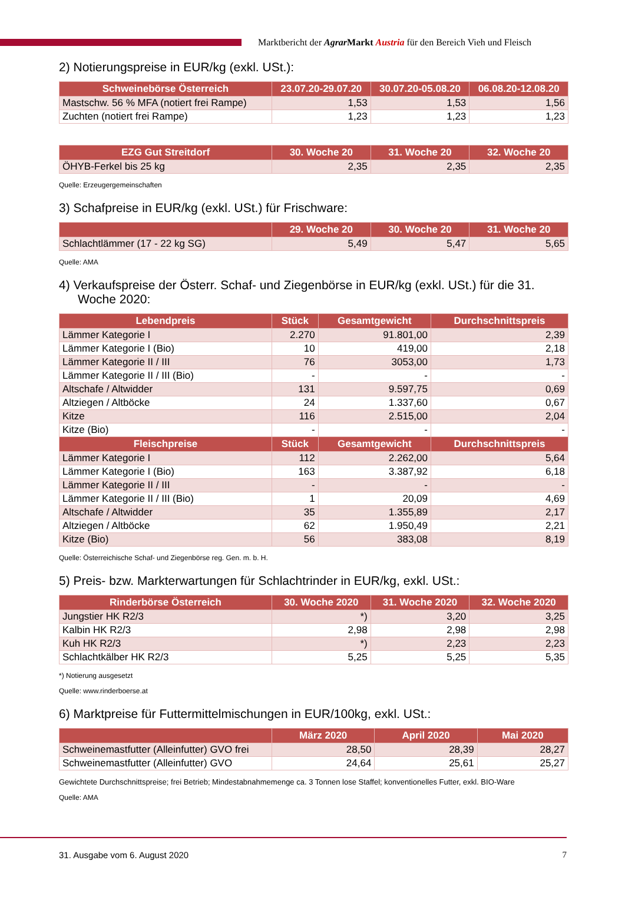Marktbericht der Agrar Markt Austria für den Bereich Vieh und Fleisch
2) Notierungspreise in EUR/kg (exkl. USt.):
| Schweinebörse Österreich | 23.07.20-29.07.20 | 30.07.20-05.08.20 | 06.08.20-12.08.20 |
| --- | --- | --- | --- |
| Mastschw. 56 % MFA (notiert frei Rampe) | 1,53 | 1,53 | 1,56 |
| Zuchten (notiert frei Rampe) | 1,23 | 1,23 | 1,23 |
| EZG Gut Streitdorf | 30. Woche 20 | 31. Woche 20 | 32. Woche 20 |
| --- | --- | --- | --- |
| ÖHYB-Ferkel bis 25 kg | 2,35 | 2,35 | 2,35 |
Quelle: Erzeugergemeinschaften
3) Schafpreise in EUR/kg (exkl. USt.) für Frischware:
| | 29. Woche 20 | 30. Woche 20 | 31. Woche 20 |
| --- | --- | --- | --- |
| Schlachtlämmer (17 - 22 kg SG) | 5,49 | 5,47 | 5,65 |
Quelle: AMA
4) Verkaufspreise der Österr. Schaf- und Ziegenbörse in EUR/kg (exkl. USt.) für die 31.
Woche 2020:
| Lebendpreis | Stück | Gesamtgewicht | Durchschnittspreis |
| --- | --- | --- | --- |
| Lämmer Kategorie I | 2.270 | 91.801,00 | 2,39 |
| Lämmer Kategorie I (Bio) | 10 | 419,00 | 2,18 |
| Lämmer Kategorie II / III | 76 | 3053,00 | 1,73 |
| Lämmer Kategorie II / III (Bio) | - | - | - |
| Altschafe / Altwidder | 131 | 9.597,75 | 0,69 |
| Altziegen / Altböcke | 24 | 1.337,60 | 0,67 |
| Kitze | 116 | 2.515,00 | 2,04 |
| Kitze (Bio) | - | - | - |
| Fleischpreise | Stück | Gesamtgewicht | Durchschnittspreis |
| Lämmer Kategorie I | 112 | 2.262,00 | 5,64 |
| Lämmer Kategorie I (Bio) | 163 | 3.387,92 | 6,18 |
| Lämmer Kategorie II / III | - | - | - |
| Lämmer Kategorie II / III (Bio) | 1 | 20,09 | 4,69 |
| Altschafe / Altwidder | 35 | 1.355,89 | 2,17 |
| Altziegen / Altböcke | 62 | 1.950,49 | 2,21 |
| Kitze (Bio) | 56 | 383,08 | 8,19 |
Quelle: Österreichische Schaf- und Ziegenbörse reg. Gen. m. b. H.
5) Preis- bzw. Markterwartungen für Schlachtrinder in EUR/kg, exkl. USt.:
| Rinderbörse Österreich | 30. Woche 2020 | 31. Woche 2020 | 32. Woche 2020 |
| --- | --- | --- | --- |
| Jungstier HK R2/3 | *) | 3,20 | 3,25 |
| Kalbin HK R2/3 | 2,98 | 2,98 | 2,98 |
| Kuh HK R2/3 | *) | 2,23 | 2,23 |
| Schlachtkälber HK R2/3 | 5,25 | 5,25 | 5,35 |
*) Notierung ausgesetzt
Quelle: www.rinderboerse.at
6) Marktpreise für Futtermittelmischungen in EUR/100kg, exkl. USt.:
| | März 2020 | April 2020 | Mai 2020 |
| --- | --- | --- | --- |
| Schweinemastfutter (Alleinfutter) GVO frei | 28,50 | 28,39 | 28,27 |
| Schweinemastfutter (Alleinfutter) GVO | 24,64 | 25,61 | 25,27 |
Gewichtete Durchschnittspreise; frei Betrieb; Mindestabnahmemenge ca. 3 Tonnen lose Staffel; konventionelles Futter, exkl. BIO-Ware
Quelle: AMA
31. Ausgabe vom 6. August 2020 7